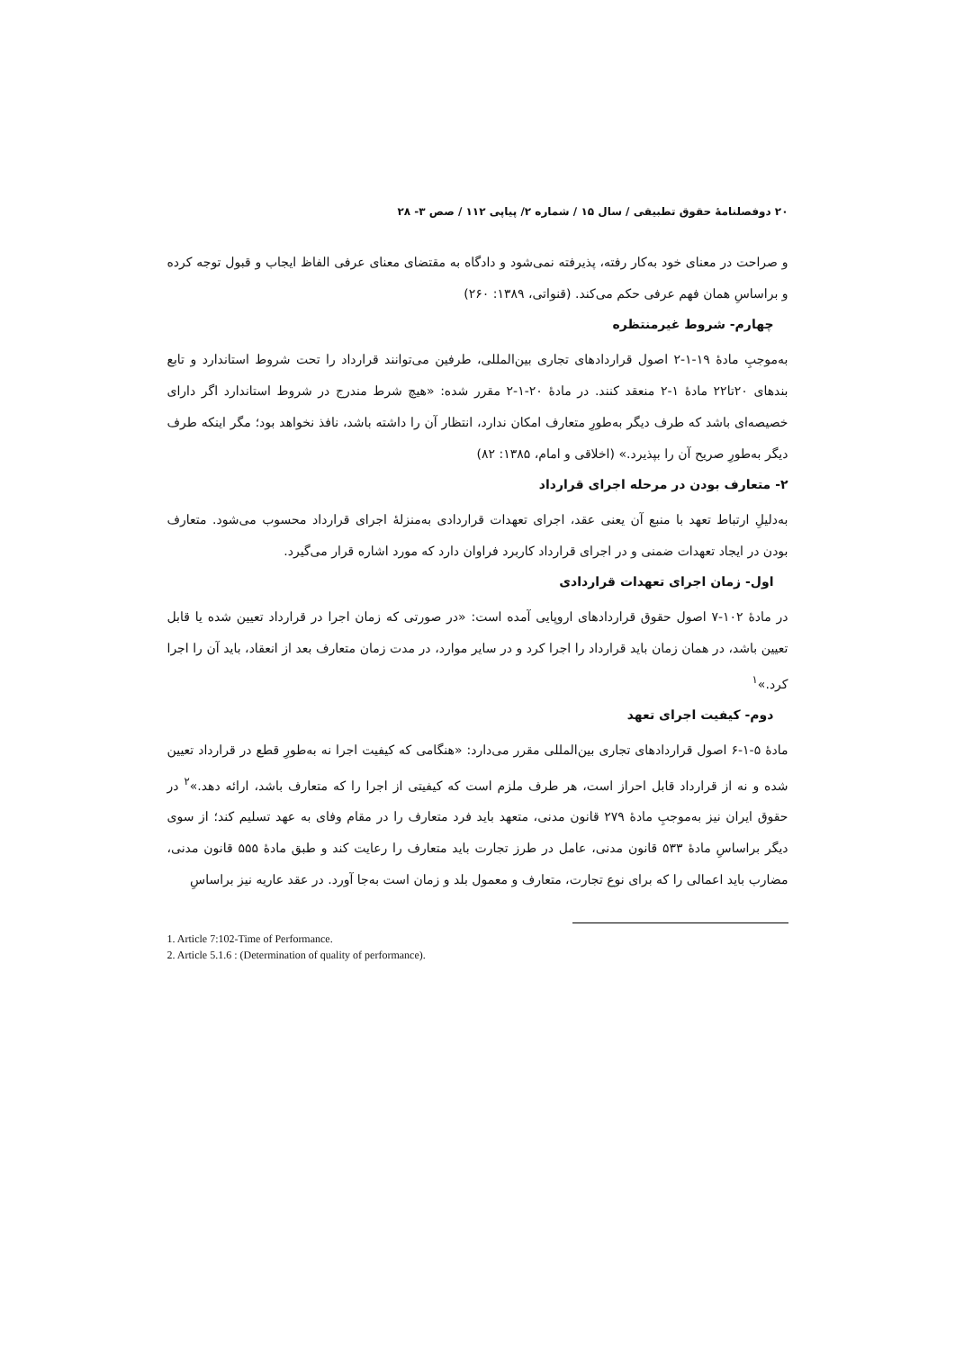۲۰ دوفصلنامهٔ حقوق تطبیقی / سال ۱۵ / شماره ۲/ پیاپی ۱۱۲ / صص ۳- ۲۸
و صراحت در معنای خود به‌کار رفته، پذیرفته نمی‌شود و دادگاه به مقتضای معنای عرفی الفاظ ایجاب و قبول توجه کرده و براساسِ همان فهم عرفی حکم می‌کند. (قنواتی، ۱۳۸۹: ۲۶۰)
چهارم- شروط غیرمنتظره
به‌موجبِ مادهٔ ۱۹-۱-۲ اصول قراردادهای تجاری بین‌المللی، طرفین می‌توانند قرارداد را تحت شروط استاندارد و تابع بندهای ۲۰تا۲۲ مادهٔ ۱-۲ منعقد کنند. در مادهٔ ۲۰-۱-۲ مقرر شده: «هیچ شرط مندرج در شروط استاندارد اگر دارای خصیصه‌ای باشد که طرف دیگر به‌طورِ متعارف امکان ندارد، انتظار آن را داشته باشد، نافذ نخواهد بود؛ مگر اینکه طرف دیگر به‌طورِ صریح آن را بپذیرد.» (اخلاقی و امام، ۱۳۸۵: ۸۲)
۲- متعارف بودن در مرحله اجرای قرارداد
به‌دلیلِ ارتباط تعهد با منبع آن یعنی عقد، اجرای تعهدات قراردادی به‌منزلهٔ اجرای قرارداد محسوب می‌شود. متعارف بودن در ایجاد تعهدات ضمنی و در اجرای قرارداد کاربرد فراوان دارد که مورد اشاره قرار می‌گیرد.
اول- زمان اجرای تعهدات قراردادی
در مادهٔ ۱۰۲-۷ اصول حقوق قراردادهای اروپایی آمده است: «در صورتی که زمان اجرا در قرارداد تعیین شده یا قابل تعیین باشد، در همان زمان باید قرارداد را اجرا کرد و در سایر موارد، در مدت زمان متعارف بعد از انعقاد، باید آن را اجرا کرد.»<sup>۱</sup>
دوم- کیفیت اجرای تعهد
مادهٔ ۵-۱-۶ اصول قراردادهای تجاری بین‌المللی مقرر می‌دارد: «هنگامی که کیفیت اجرا نه به‌طورِ قطع در قرارداد تعیین شده و نه از قرارداد قابل احراز است، هر طرف ملزم است که کیفیتی از اجرا را که متعارف باشد، ارائه دهد.»<sup>۲</sup> در حقوق ایران نیز به‌موجبِ مادهٔ ۲۷۹ قانون مدنی، متعهد باید فرد متعارف را در مقام وفای به عهد تسلیم کند؛ از سوی دیگر براساسِ مادهٔ ۵۳۳ قانون مدنی، عامل در طرز تجارت باید متعارف را رعایت کند و طبق مادهٔ ۵۵۵ قانون مدنی، مضارب باید اعمالی را که برای نوع تجارت، متعارف و معمول بلد و زمان است به‌جا آورد. در عقد عاریه نیز براساسِ
1. Article 7:102-Time of Performance.
2. Article 5.1.6 : (Determination of quality of performance).